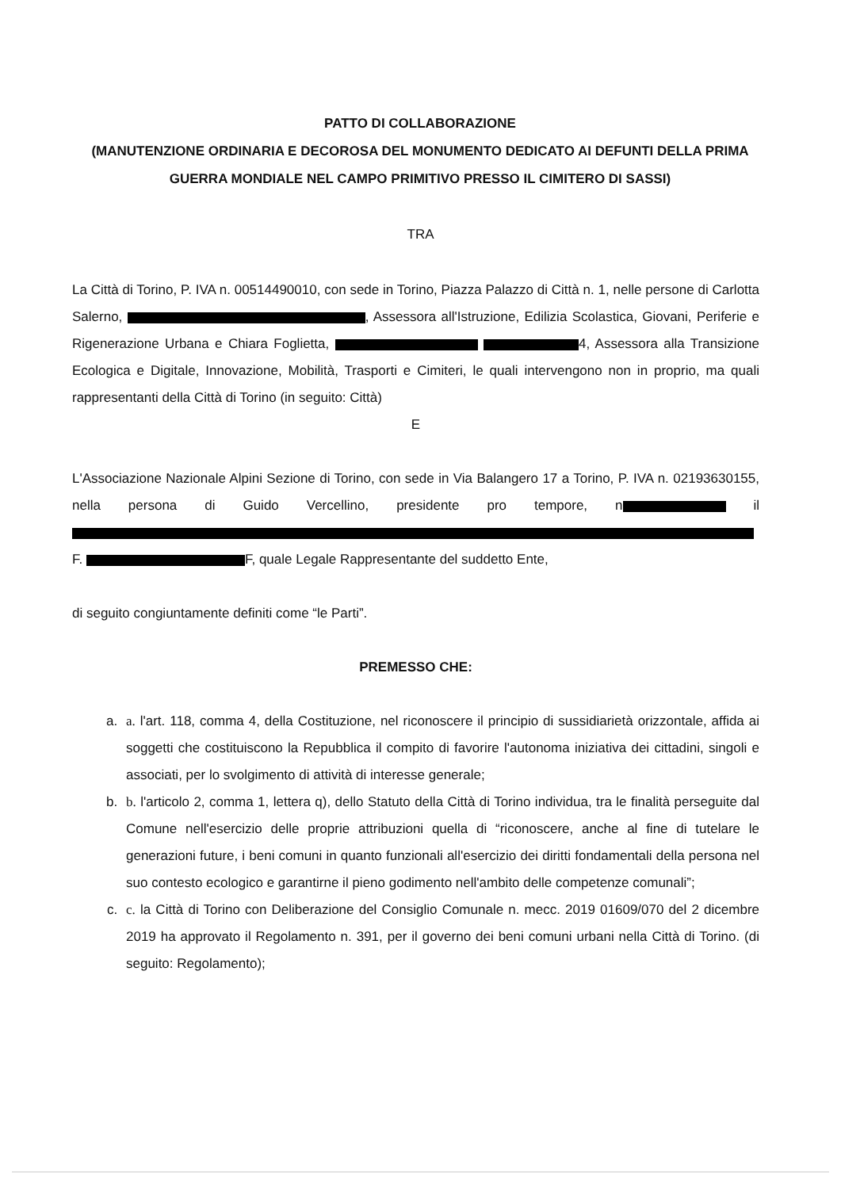PATTO DI COLLABORAZIONE
(MANUTENZIONE ORDINARIA E DECOROSA DEL MONUMENTO DEDICATO AI DEFUNTI DELLA PRIMA GUERRA MONDIALE NEL CAMPO PRIMITIVO PRESSO IL CIMITERO DI SASSI)
TRA
La Città di Torino, P. IVA n. 00514490010, con sede in Torino, Piazza Palazzo di Città n. 1, nelle persone di Carlotta Salerno, , Assessora all'Istruzione, Edilizia Scolastica, Giovani, Periferie e Rigenerazione Urbana e Chiara Foglietta, 4, Assessora alla Transizione Ecologica e Digitale, Innovazione, Mobilità, Trasporti e Cimiteri, le quali intervengono non in proprio, ma quali rappresentanti della Città di Torino (in seguito: Città)
E
L'Associazione Nazionale Alpini Sezione di Torino, con sede in Via Balangero 17 a Torino, P. IVA n. 02193630155, nella persona di Guido Vercellino, presidente pro tempore, n il F. F, quale Legale Rappresentante del suddetto Ente,
di seguito congiuntamente definiti come “le Parti”.
PREMESSO CHE:
a. a. l'art. 118, comma 4, della Costituzione, nel riconoscere il principio di sussidiarietà orizzontale, affida ai soggetti che costituiscono la Repubblica il compito di favorire l'autonoma iniziativa dei cittadini, singoli e associati, per lo svolgimento di attività di interesse generale;
b. b. l'articolo 2, comma 1, lettera q), dello Statuto della Città di Torino individua, tra le finalità perseguite dal Comune nell'esercizio delle proprie attribuzioni quella di “riconoscere, anche al fine di tutelare le generazioni future, i beni comuni in quanto funzionali all'esercizio dei diritti fondamentali della persona nel suo contesto ecologico e garantirne il pieno godimento nell'ambito delle competenze comunali”;
c. c. la Città di Torino con Deliberazione del Consiglio Comunale n. mecc. 2019 01609/070 del 2 dicembre 2019 ha approvato il Regolamento n. 391, per il governo dei beni comuni urbani nella Città di Torino. (di seguito: Regolamento);